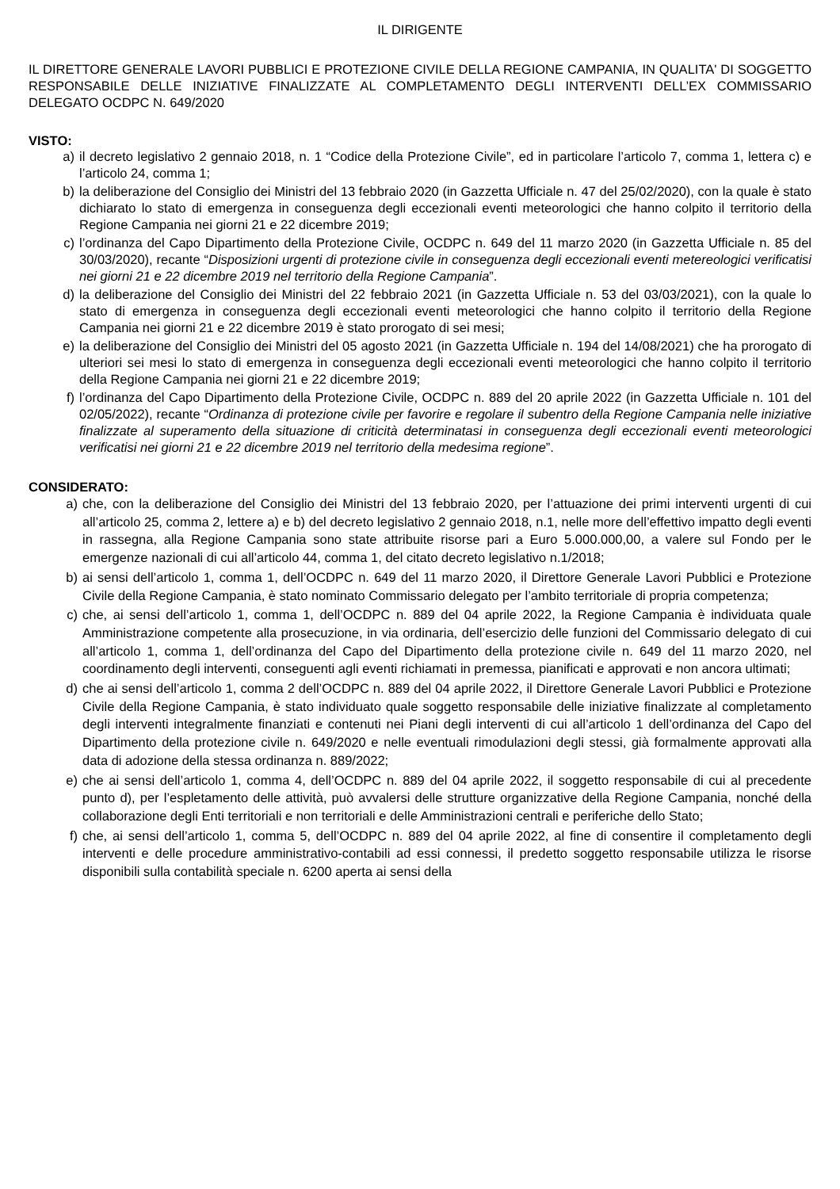IL DIRIGENTE
IL DIRETTORE GENERALE LAVORI PUBBLICI E PROTEZIONE CIVILE DELLA REGIONE CAMPANIA, IN QUALITA' DI SOGGETTO RESPONSABILE DELLE INIZIATIVE FINALIZZATE AL COMPLETAMENTO DEGLI INTERVENTI DELL’EX COMMISSARIO DELEGATO OCDPC N. 649/2020
VISTO:
a) il decreto legislativo 2 gennaio 2018, n. 1 “Codice della Protezione Civile”, ed in particolare l’articolo 7, comma 1, lettera c) e l’articolo 24, comma 1;
b) la deliberazione del Consiglio dei Ministri del 13 febbraio 2020 (in Gazzetta Ufficiale n. 47 del 25/02/2020), con la quale è stato dichiarato lo stato di emergenza in conseguenza degli eccezionali eventi meteorologici che hanno colpito il territorio della Regione Campania nei giorni 21 e 22 dicembre 2019;
c) l’ordinanza del Capo Dipartimento della Protezione Civile, OCDPC n. 649 del 11 marzo 2020 (in Gazzetta Ufficiale n. 85 del 30/03/2020), recante “Disposizioni urgenti di protezione civile in conseguenza degli eccezionali eventi metereologici verificatisi nei giorni 21 e 22 dicembre 2019 nel territorio della Regione Campania”.
d) la deliberazione del Consiglio dei Ministri del 22 febbraio 2021 (in Gazzetta Ufficiale n. 53 del 03/03/2021), con la quale lo stato di emergenza in conseguenza degli eccezionali eventi meteorologici che hanno colpito il territorio della Regione Campania nei giorni 21 e 22 dicembre 2019 è stato prorogato di sei mesi;
e) la deliberazione del Consiglio dei Ministri del 05 agosto 2021 (in Gazzetta Ufficiale n. 194 del 14/08/2021) che ha prorogato di ulteriori sei mesi lo stato di emergenza in conseguenza degli eccezionali eventi meteorologici che hanno colpito il territorio della Regione Campania nei giorni 21 e 22 dicembre 2019;
f) l’ordinanza del Capo Dipartimento della Protezione Civile, OCDPC n. 889 del 20 aprile 2022 (in Gazzetta Ufficiale n. 101 del 02/05/2022), recante “Ordinanza di protezione civile per favorire e regolare il subentro della Regione Campania nelle iniziative finalizzate al superamento della situazione di criticità determinatasi in conseguenza degli eccezionali eventi meteorologici verificatisi nei giorni 21 e 22 dicembre 2019 nel territorio della medesima regione”.
CONSIDERATO:
a) che, con la deliberazione del Consiglio dei Ministri del 13 febbraio 2020, per l’attuazione dei primi interventi urgenti di cui all’articolo 25, comma 2, lettere a) e b) del decreto legislativo 2 gennaio 2018, n.1, nelle more dell’effettivo impatto degli eventi in rassegna, alla Regione Campania sono state attribuite risorse pari a Euro 5.000.000,00, a valere sul Fondo per le emergenze nazionali di cui all’articolo 44, comma 1, del citato decreto legislativo n.1/2018;
b) ai sensi dell’articolo 1, comma 1, dell’OCDPC n. 649 del 11 marzo 2020, il Direttore Generale Lavori Pubblici e Protezione Civile della Regione Campania, è stato nominato Commissario delegato per l’ambito territoriale di propria competenza;
c) che, ai sensi dell’articolo 1, comma 1, dell’OCDPC n. 889 del 04 aprile 2022, la Regione Campania è individuata quale Amministrazione competente alla prosecuzione, in via ordinaria, dell’esercizio delle funzioni del Commissario delegato di cui all’articolo 1, comma 1, dell’ordinanza del Capo del Dipartimento della protezione civile n. 649 del 11 marzo 2020, nel coordinamento degli interventi, conseguenti agli eventi richiamati in premessa, pianificati e approvati e non ancora ultimati;
d) che ai sensi dell’articolo 1, comma 2 dell’OCDPC n. 889 del 04 aprile 2022, il Direttore Generale Lavori Pubblici e Protezione Civile della Regione Campania, è stato individuato quale soggetto responsabile delle iniziative finalizzate al completamento degli interventi integralmente finanziati e contenuti nei Piani degli interventi di cui all’articolo 1 dell’ordinanza del Capo del Dipartimento della protezione civile n. 649/2020 e nelle eventuali rimodulazioni degli stessi, già formalmente approvati alla data di adozione della stessa ordinanza n. 889/2022;
e) che ai sensi dell’articolo 1, comma 4, dell’OCDPC n. 889 del 04 aprile 2022, il soggetto responsabile di cui al precedente punto d), per l’espletamento delle attività, può avvalersi delle strutture organizzative della Regione Campania, nonché della collaborazione degli Enti territoriali e non territoriali e delle Amministrazioni centrali e periferiche dello Stato;
f) che, ai sensi dell’articolo 1, comma 5, dell’OCDPC n. 889 del 04 aprile 2022, al fine di consentire il completamento degli interventi e delle procedure amministrativo-contabili ad essi connessi, il predetto soggetto responsabile utilizza le risorse disponibili sulla contabilità speciale n. 6200 aperta ai sensi della